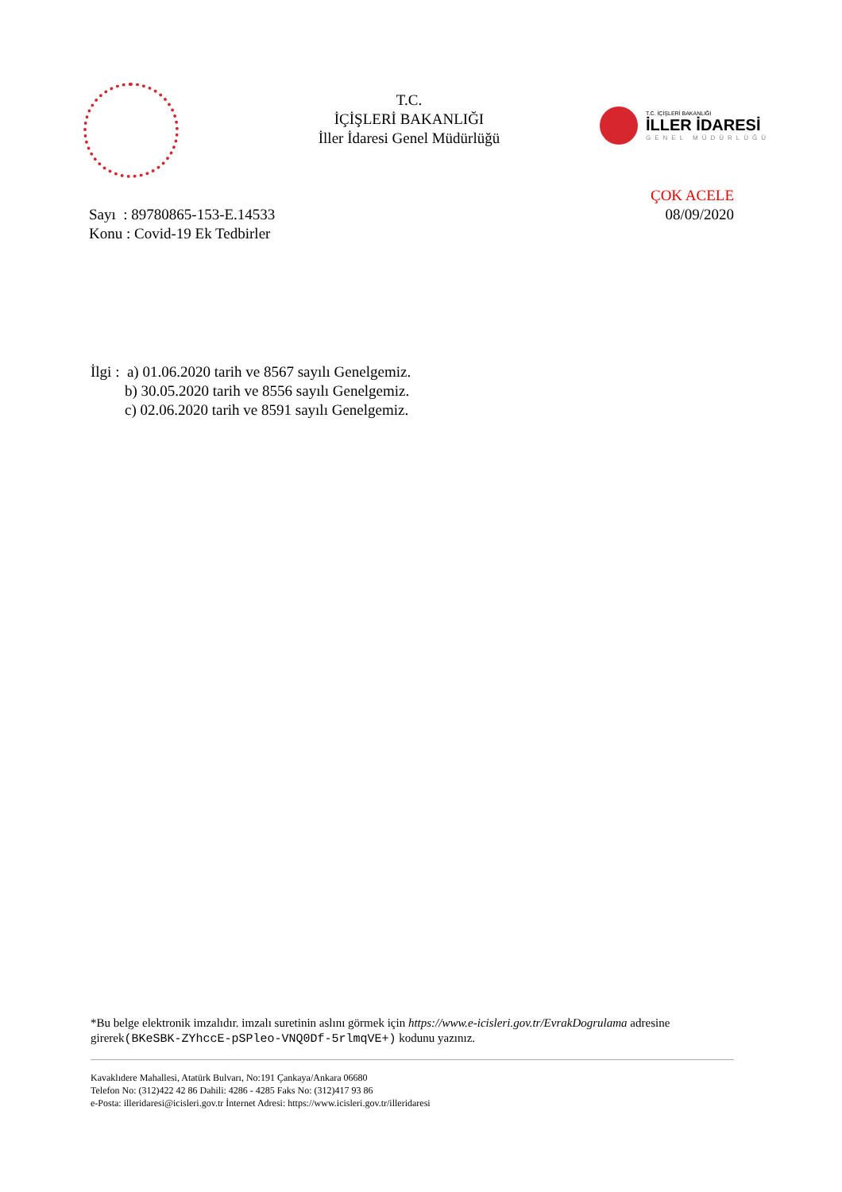T.C.
İÇİŞLERİ BAKANLIĞI
İller İdaresi Genel Müdürlüğü
T.C. İÇİŞLERİ BAKANLIĞI
İLLER İDARESİ
GENEL MÜDÜRLÜĞÜ
Sayı : 89780865-153-E.14533
Konu : Covid-19 Ek Tedbirler
ÇOK ACELE
08/09/2020
İlgi : a) 01.06.2020 tarih ve 8567 sayılı Genelgemiz.
b) 30.05.2020 tarih ve 8556 sayılı Genelgemiz.
c) 02.06.2020 tarih ve 8591 sayılı Genelgemiz.
*Bu belge elektronik imzalıdır. imzalı suretinin aslını görmek için https://www.e-icisleri.gov.tr/EvrakDogrulama adresine girerek(BKeSBK-ZYhccE-pSPleo-VNQ0Df-5rlmqVE+) kodunu yazınız.
Kavaklıdere Mahallesi, Atatürk Bulvarı, No:191 Çankaya/Ankara 06680
Telefon No: (312)422 42 86 Dahili: 4286 - 4285 Faks No: (312)417 93 86
e-Posta: illeridaresi@icisleri.gov.tr İnternet Adresi: https://www.icisleri.gov.tr/illeridaresi